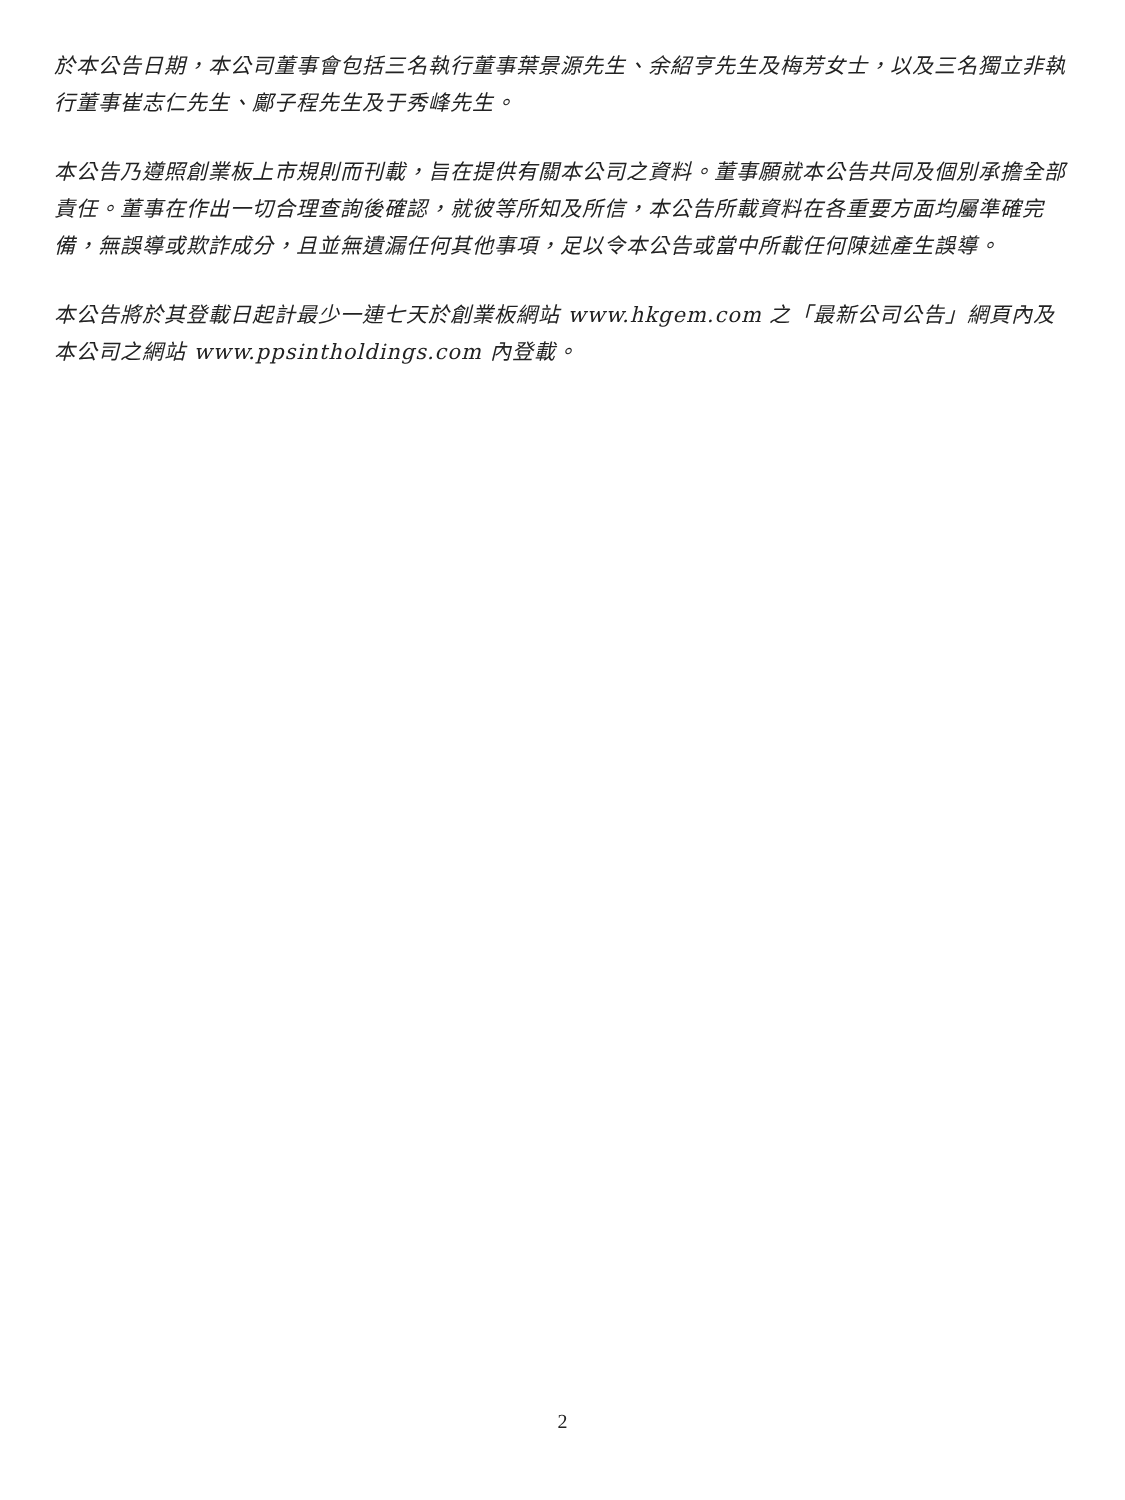於本公告日期，本公司董事會包括三名執行董事葉景源先生、余紹亨先生及梅芳女士，以及三名獨立非執行董事崔志仁先生、鄺子程先生及于秀峰先生。
本公告乃遵照創業板上市規則而刊載，旨在提供有關本公司之資料。董事願就本公告共同及個別承擔全部責任。董事在作出一切合理查詢後確認，就彼等所知及所信，本公告所載資料在各重要方面均屬準確完備，無誤導或欺詐成分，且並無遺漏任何其他事項，足以令本公告或當中所載任何陳述產生誤導。
本公告將於其登載日起計最少一連七天於創業板網站 www.hkgem.com 之「最新公司公告」網頁內及本公司之網站 www.ppsintholdings.com 內登載。
2